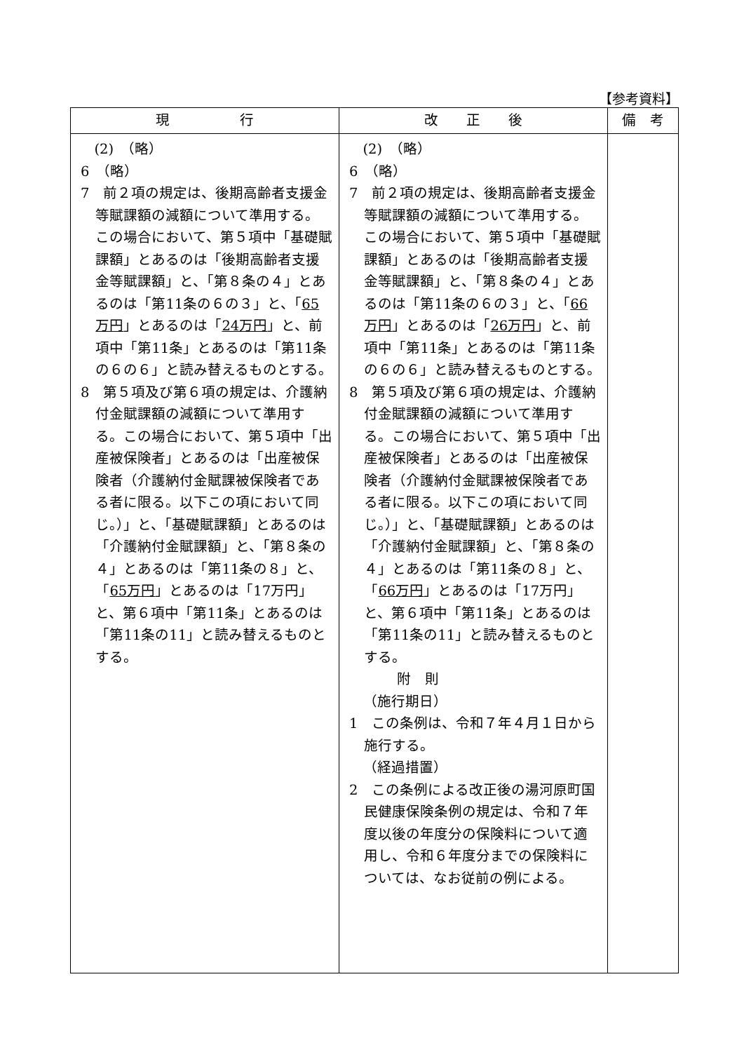【参考資料】
| 現 行 | 改 正 後 | 備 考 |
| --- | --- | --- |
| (2) （略） 6 （略） 7 前２項の規定は、後期高齢者支援金等賦課額の減額について準用する。この場合において、第５項中「基礎賦課額」とあるのは「後期高齢者支援金等賦課額」と、「第８条の４」とあるのは「第11条の６の３」と、「 65万円 」とあるのは「 24万円 」と、前項中「第11条」とあるのは「第11条の６の６」と読み替えるものとする。 8 第５項及び第６項の規定は、介護納付金賦課額の減額について準用する。この場合において、第５項中「出産被保険者」とあるのは「出産被保険者（介護納付金賦課被保険者である者に限る。以下この項において同じ。）」と、「基礎賦課額」とあるのは「介護納付金賦課額」と、「第８条の４」とあるのは「第11条の８」と、「 65万円 」とあるのは「17万円」と、第６項中「第11条」とあるのは「第11条の11」と読み替えるものとする。 | (2) （略） 6 （略） 7 前２項の規定は、後期高齢者支援金等賦課額の減額について準用する。この場合において、第５項中「基礎賦課額」とあるのは「後期高齢者支援金等賦課額」と、「第８条の４」とあるのは「第11条の６の３」と、「 66万円 」とあるのは「 26万円 」と、前項中「第11条」とあるのは「第11条の６の６」と読み替えるものとする。 8 第５項及び第６項の規定は、介護納付金賦課額の減額について準用する。この場合において、第５項中「出産被保険者」とあるのは「出産被保険者（介護納付金賦課被保険者である者に限る。以下この項において同じ。）」と、「基礎賦課額」とあるのは「介護納付金賦課額」と、「第８条の４」とあるのは「第11条の８」と、「 66万円 」とあるのは「17万円」と、第６項中「第11条」とあるのは「第11条の11」と読み替えるものとする。 附 則 （施行期日） 1 この条例は、令和７年４月１日から施行する。 （経過措置） 2 この条例による改正後の湯河原町国民健康保険条例の規定は、令和７年度以後の年度分の保険料について適用し、令和６年度分までの保険料については、なお従前の例による。 | |